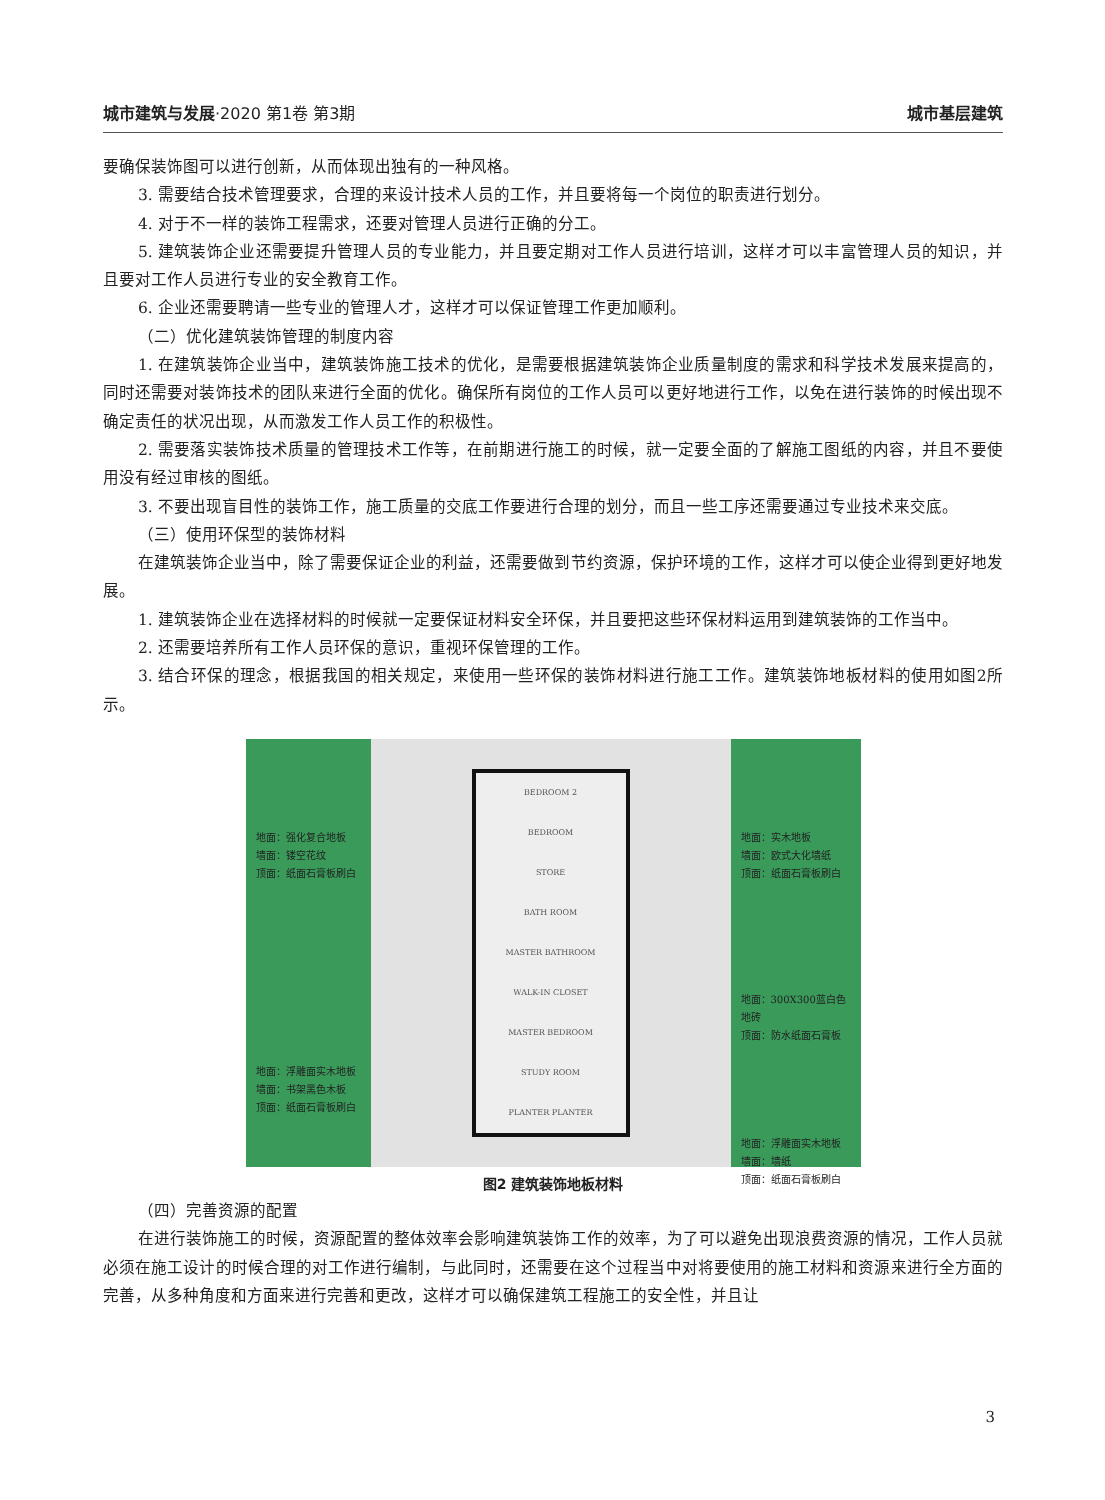城市建筑与发展·2020 第1卷 第3期 城市基层建筑
要确保装饰图可以进行创新，从而体现出独有的一种风格。
3. 需要结合技术管理要求，合理的来设计技术人员的工作，并且要将每一个岗位的职责进行划分。
4. 对于不一样的装饰工程需求，还要对管理人员进行正确的分工。
5. 建筑装饰企业还需要提升管理人员的专业能力，并且要定期对工作人员进行培训，这样才可以丰富管理人员的知识，并且要对工作人员进行专业的安全教育工作。
6. 企业还需要聘请一些专业的管理人才，这样才可以保证管理工作更加顺利。
（二）优化建筑装饰管理的制度内容
1. 在建筑装饰企业当中，建筑装饰施工技术的优化，是需要根据建筑装饰企业质量制度的需求和科学技术发展来提高的，同时还需要对装饰技术的团队来进行全面的优化。确保所有岗位的工作人员可以更好地进行工作，以免在进行装饰的时候出现不确定责任的状况出现，从而激发工作人员工作的积极性。
2. 需要落实装饰技术质量的管理技术工作等，在前期进行施工的时候，就一定要全面的了解施工图纸的内容，并且不要使用没有经过审核的图纸。
3. 不要出现盲目性的装饰工作，施工质量的交底工作要进行合理的划分，而且一些工序还需要通过专业技术来交底。
（三）使用环保型的装饰材料
在建筑装饰企业当中，除了需要保证企业的利益，还需要做到节约资源，保护环境的工作，这样才可以使企业得到更好地发展。
1. 建筑装饰企业在选择材料的时候就一定要保证材料安全环保，并且要把这些环保材料运用到建筑装饰的工作当中。
2. 还需要培养所有工作人员环保的意识，重视环保管理的工作。
3. 结合环保的理念，根据我国的相关规定，来使用一些环保的装饰材料进行施工工作。建筑装饰地板材料的使用如图2所示。
地面：强化复合地板
墙面：镂空花纹
顶面：纸面石膏板刷白
地面：浮雕面实木地板
墙面：书架黑色木板
顶面：纸面石膏板刷白
BEDROOM 2
BEDROOM
STORE
BATH ROOM
MASTER BATHROOM
WALK-IN CLOSET
MASTER BEDROOM
STUDY ROOM
PLANTER PLANTER
地面：实木地板
墙面：欧式大化墙纸
顶面：纸面石膏板刷白
地面：300X300蓝白色地砖
顶面：防水纸面石膏板
地面：浮雕面实木地板
墙面：墙纸
顶面：纸面石膏板刷白
图2 建筑装饰地板材料
（四）完善资源的配置
在进行装饰施工的时候，资源配置的整体效率会影响建筑装饰工作的效率，为了可以避免出现浪费资源的情况，工作人员就必须在施工设计的时候合理的对工作进行编制，与此同时，还需要在这个过程当中对将要使用的施工材料和资源来进行全方面的完善，从多种角度和方面来进行完善和更改，这样才可以确保建筑工程施工的安全性，并且让
3